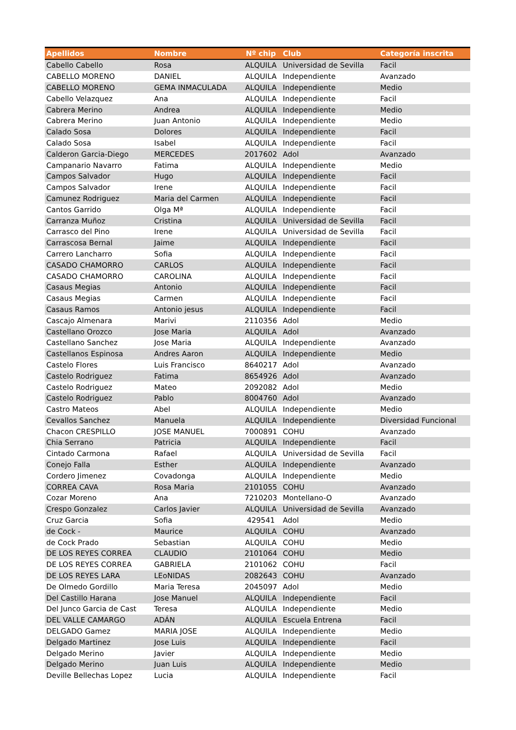| Apellidos | Nombre | Nº chip | Club | Categoría inscrita |
| --- | --- | --- | --- | --- |
| Cabello Cabello | Rosa | ALQUILA | Universidad de Sevilla | Facil |
| CABELLO MORENO | DANIEL | ALQUILA | Independiente | Avanzado |
| CABELLO MORENO | GEMA INMACULADA | ALQUILA | Independiente | Medio |
| Cabello Velazquez | Ana | ALQUILA | Independiente | Facil |
| Cabrera Merino | Andrea | ALQUILA | Independiente | Medio |
| Cabrera Merino | Juan Antonio | ALQUILA | Independiente | Medio |
| Calado Sosa | Dolores | ALQUILA | Independiente | Facil |
| Calado Sosa | Isabel | ALQUILA | Independiente | Facil |
| Calderon Garcia-Diego | MERCEDES | 2017602 | Adol | Avanzado |
| Campanario Navarro | Fatima | ALQUILA | Independiente | Medio |
| Campos Salvador | Hugo | ALQUILA | Independiente | Facil |
| Campos Salvador | Irene | ALQUILA | Independiente | Facil |
| Camunez Rodriguez | Maria del Carmen | ALQUILA | Independiente | Facil |
| Cantos Garrido | Olga Mª | ALQUILA | Independiente | Facil |
| Carranza Muñoz | Cristina | ALQUILA | Universidad de Sevilla | Facil |
| Carrasco del Pino | Irene | ALQUILA | Universidad de Sevilla | Facil |
| Carrascosa Bernal | Jaime | ALQUILA | Independiente | Facil |
| Carrero Lancharro | Sofia | ALQUILA | Independiente | Facil |
| CASADO CHAMORRO | CARLOS | ALQUILA | Independiente | Facil |
| CASADO CHAMORRO | CAROLINA | ALQUILA | Independiente | Facil |
| Casaus Megias | Antonio | ALQUILA | Independiente | Facil |
| Casaus Megias | Carmen | ALQUILA | Independiente | Facil |
| Casaus Ramos | Antonio jesus | ALQUILA | Independiente | Facil |
| Cascajo Almenara | Marivi | 2110356 | Adol | Medio |
| Castellano Orozco | Jose Maria | ALQUILA | Adol | Avanzado |
| Castellano Sanchez | Jose Maria | ALQUILA | Independiente | Avanzado |
| Castellanos Espinosa | Andres Aaron | ALQUILA | Independiente | Medio |
| Castelo Flores | Luis Francisco | 8640217 | Adol | Avanzado |
| Castelo Rodriguez | Fatima | 8654926 | Adol | Avanzado |
| Castelo Rodriguez | Mateo | 2092082 | Adol | Medio |
| Castelo Rodriguez | Pablo | 8004760 | Adol | Avanzado |
| Castro Mateos | Abel | ALQUILA | Independiente | Medio |
| Cevallos Sanchez | Manuela | ALQUILA | Independiente | Diversidad Funcional |
| Chacon CRESPILLO | JOSE MANUEL | 7000891 | COHU | Avanzado |
| Chia Serrano | Patricia | ALQUILA | Independiente | Facil |
| Cintado Carmona | Rafael | ALQUILA | Universidad de Sevilla | Facil |
| Conejo Falla | Esther | ALQUILA | Independiente | Avanzado |
| Cordero Jimenez | Covadonga | ALQUILA | Independiente | Medio |
| CORREA CAVA | Rosa Maria | 2101055 | COHU | Avanzado |
| Cozar Moreno | Ana | 7210203 | Montellano-O | Avanzado |
| Crespo Gonzalez | Carlos Javier | ALQUILA | Universidad de Sevilla | Avanzado |
| Cruz Garcia | Sofia | 429541 | Adol | Medio |
| de Cock - | Maurice | ALQUILA | COHU | Avanzado |
| de Cock Prado | Sebastian | ALQUILA | COHU | Medio |
| DE LOS REYES CORREA | CLAUDIO | 2101064 | COHU | Medio |
| DE LOS REYES CORREA | GABRIELA | 2101062 | COHU | Facil |
| DE LOS REYES LARA | LEoNIDAS | 2082643 | COHU | Avanzado |
| De Olmedo Gordillo | Maria Teresa | 2045097 | Adol | Medio |
| Del Castillo Harana | Jose Manuel | ALQUILA | Independiente | Facil |
| Del Junco Garcia de Cast | Teresa | ALQUILA | Independiente | Medio |
| DEL VALLE CAMARGO | ADÁN | ALQUILA | Escuela Entrena | Facil |
| DELGADO Gamez | MARIA JOSE | ALQUILA | Independiente | Medio |
| Delgado Martinez | Jose Luis | ALQUILA | Independiente | Facil |
| Delgado Merino | Javier | ALQUILA | Independiente | Medio |
| Delgado Merino | Juan Luis | ALQUILA | Independiente | Medio |
| Deville Bellechas Lopez | Lucia | ALQUILA | Independiente | Facil |